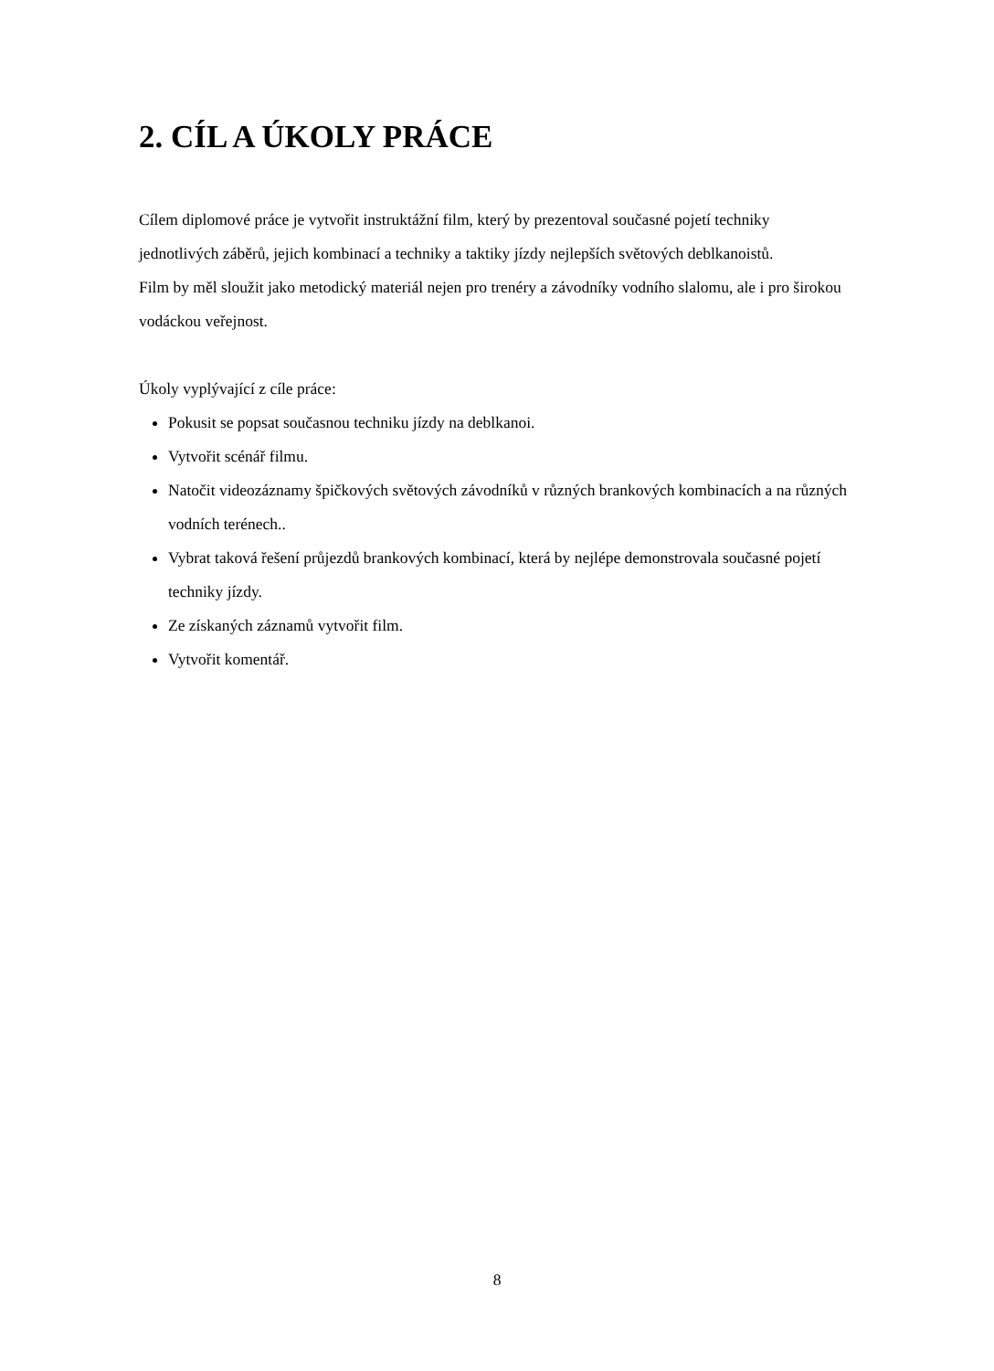2. CÍL A ÚKOLY PRÁCE
Cílem diplomové práce je vytvořit instruktážní film, který by prezentoval současné pojetí techniky jednotlivých záběrů, jejich kombinací a techniky a taktiky jízdy nejlepších světových deblkanoistů.
Film by měl sloužit jako metodický materiál nejen pro trenéry a závodníky vodního slalomu, ale i pro širokou vodáckou veřejnost.
Úkoly vyplývající z cíle práce:
Pokusit se popsat současnou techniku jízdy na deblkanoi.
Vytvořit scénář filmu.
Natočit videozáznamy špičkových světových závodníků v různých brankových kombinacích a na různých vodních terénech..
Vybrat taková řešení průjezdů brankových kombinací, která by nejlépe demonstrovala současné pojetí techniky jízdy.
Ze získaných záznamů vytvořit film.
Vytvořit komentář.
8